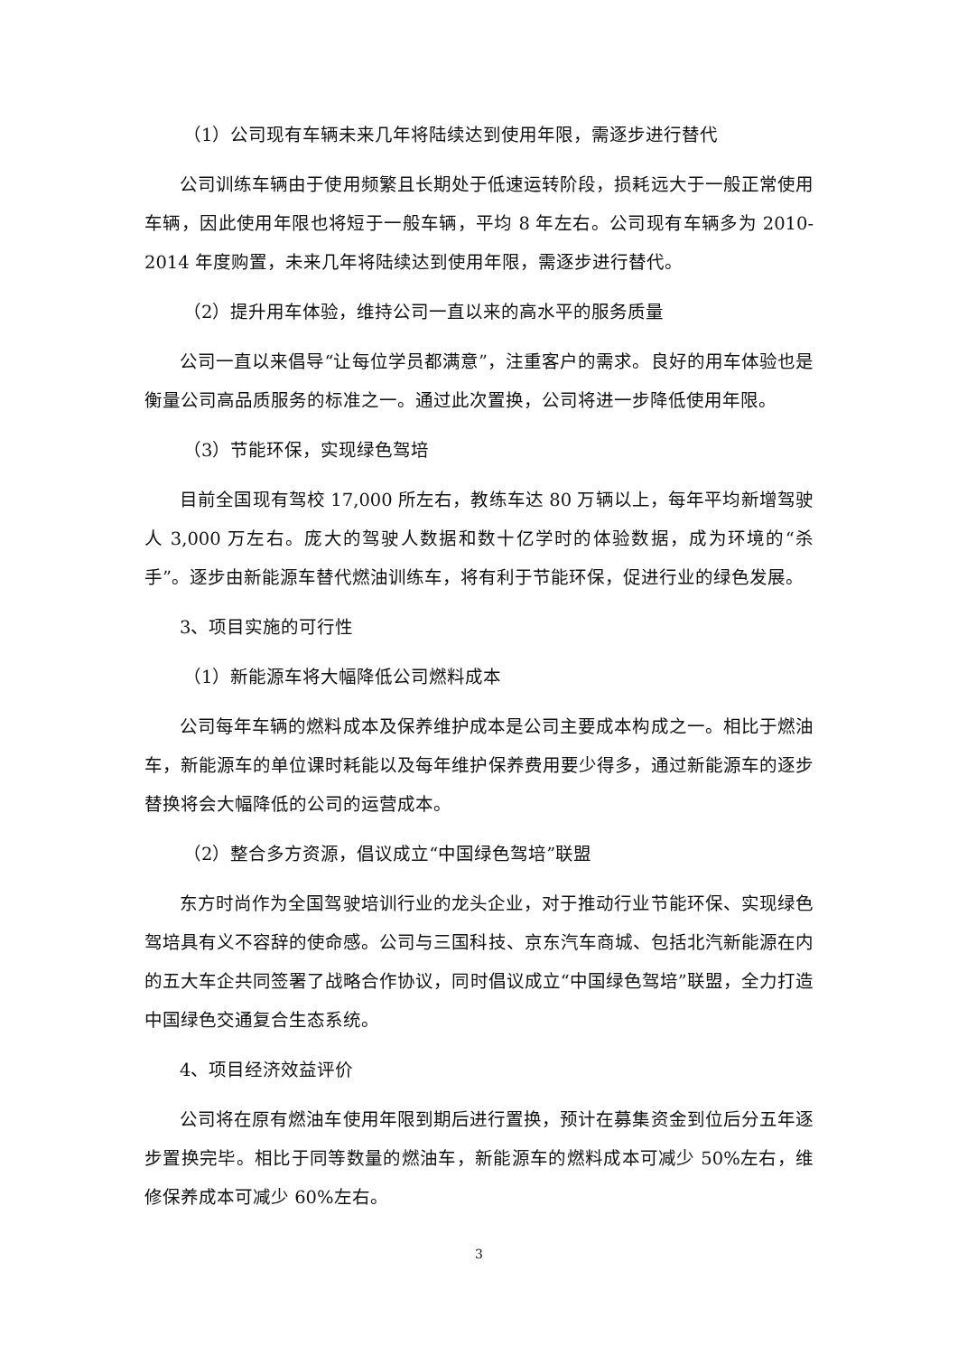（1）公司现有车辆未来几年将陆续达到使用年限，需逐步进行替代
公司训练车辆由于使用频繁且长期处于低速运转阶段，损耗远大于一般正常使用车辆，因此使用年限也将短于一般车辆，平均 8 年左右。公司现有车辆多为 2010-2014 年度购置，未来几年将陆续达到使用年限，需逐步进行替代。
（2）提升用车体验，维持公司一直以来的高水平的服务质量
公司一直以来倡导“让每位学员都满意”，注重客户的需求。良好的用车体验也是衡量公司高品质服务的标准之一。通过此次置换，公司将进一步降低使用年限。
（3）节能环保，实现绿色驾培
目前全国现有驾校 17,000 所左右，教练车达 80 万辆以上，每年平均新增驾驶人 3,000 万左右。庞大的驾驶人数据和数十亿学时的体验数据，成为环境的“杀手”。逐步由新能源车替代燃油训练车，将有利于节能环保，促进行业的绿色发展。
3、项目实施的可行性
（1）新能源车将大幅降低公司燃料成本
公司每年车辆的燃料成本及保养维护成本是公司主要成本构成之一。相比于燃油车，新能源车的单位课时耗能以及每年维护保养费用要少得多，通过新能源车的逐步替换将会大幅降低的公司的运营成本。
（2）整合多方资源，倡议成立“中国绿色驾培”联盟
东方时尚作为全国驾驶培训行业的龙头企业，对于推动行业节能环保、实现绿色驾培具有义不容辞的使命感。公司与三国科技、京东汽车商城、包括北汽新能源在内的五大车企共同签署了战略合作协议，同时倡议成立“中国绿色驾培”联盟，全力打造中国绿色交通复合生态系统。
4、项目经济效益评价
公司将在原有燃油车使用年限到期后进行置换，预计在募集资金到位后分五年逐步置换完毕。相比于同等数量的燃油车，新能源车的燃料成本可减少 50%左右，维修保养成本可减少 60%左右。
3